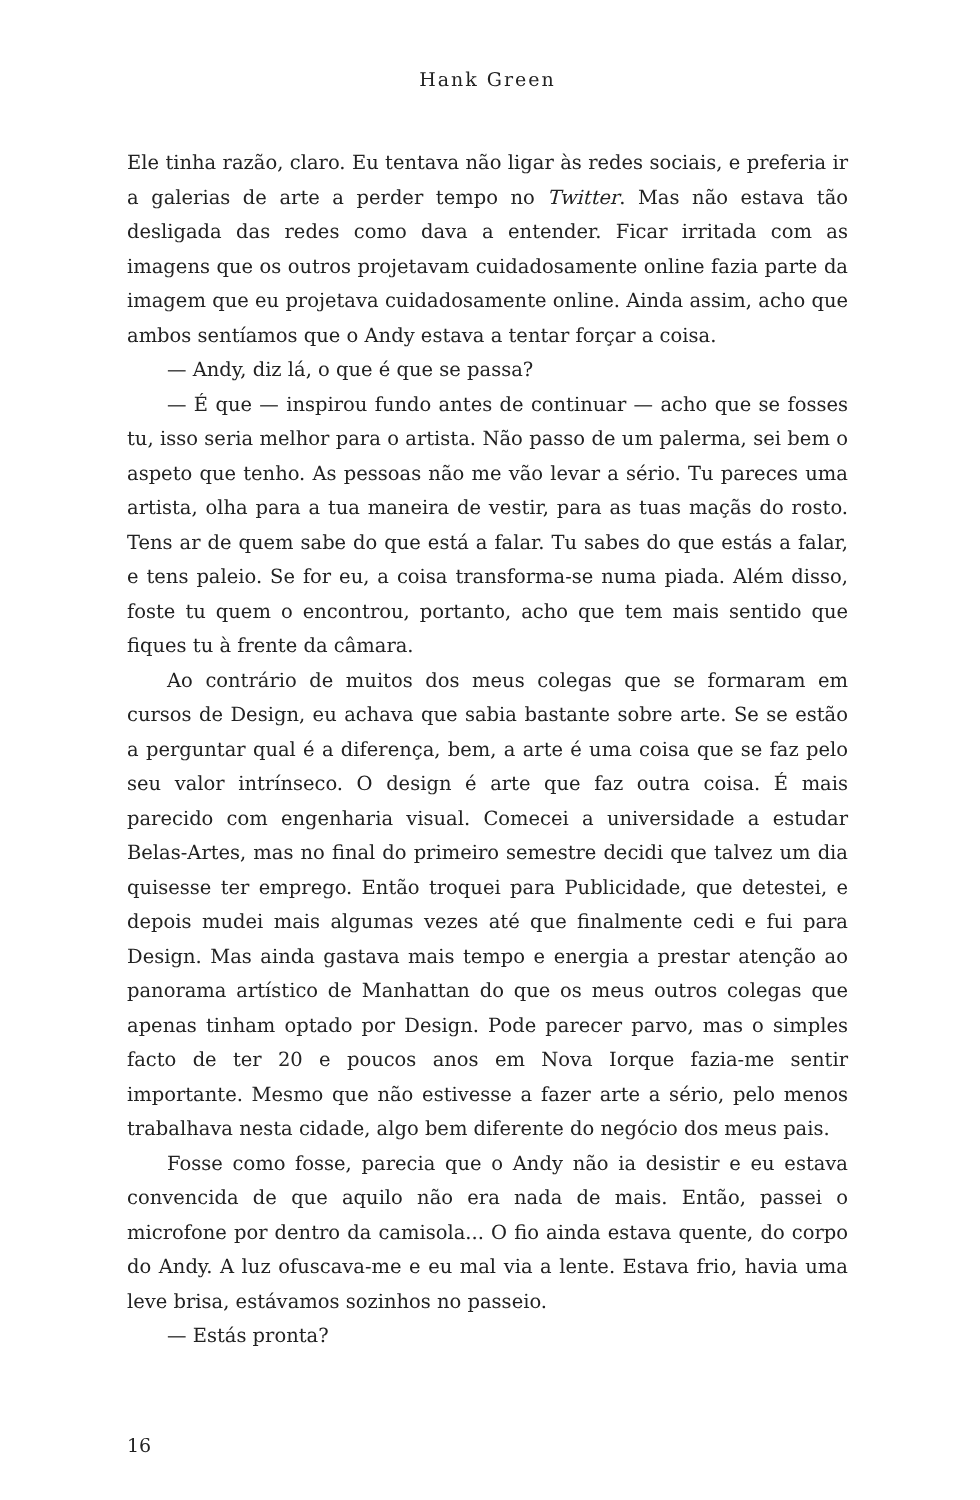Hank Green
Ele tinha razão, claro. Eu tentava não ligar às redes sociais, e preferia ir a galerias de arte a perder tempo no Twitter. Mas não estava tão desligada das redes como dava a entender. Ficar irritada com as imagens que os outros projetavam cuidadosamente online fazia parte da imagem que eu projetava cuidadosamente online. Ainda assim, acho que ambos sentíamos que o Andy estava a tentar forçar a coisa.
— Andy, diz lá, o que é que se passa?
— É que — inspirou fundo antes de continuar — acho que se fosses tu, isso seria melhor para o artista. Não passo de um palerma, sei bem o aspeto que tenho. As pessoas não me vão levar a sério. Tu pareces uma artista, olha para a tua maneira de vestir, para as tuas maçãs do rosto. Tens ar de quem sabe do que está a falar. Tu sabes do que estás a falar, e tens paleio. Se for eu, a coisa transforma-se numa piada. Além disso, foste tu quem o encontrou, portanto, acho que tem mais sentido que fiques tu à frente da câmara.
Ao contrário de muitos dos meus colegas que se formaram em cursos de Design, eu achava que sabia bastante sobre arte. Se se estão a perguntar qual é a diferença, bem, a arte é uma coisa que se faz pelo seu valor intrínseco. O design é arte que faz outra coisa. É mais parecido com engenharia visual. Comecei a universidade a estudar Belas-Artes, mas no final do primeiro semestre decidi que talvez um dia quisesse ter emprego. Então troquei para Publicidade, que detestei, e depois mudei mais algumas vezes até que finalmente cedi e fui para Design. Mas ainda gastava mais tempo e energia a prestar atenção ao panorama artístico de Manhattan do que os meus outros colegas que apenas tinham optado por Design. Pode parecer parvo, mas o simples facto de ter 20 e poucos anos em Nova Iorque fazia-me sentir importante. Mesmo que não estivesse a fazer arte a sério, pelo menos trabalhava nesta cidade, algo bem diferente do negócio dos meus pais.
Fosse como fosse, parecia que o Andy não ia desistir e eu estava convencida de que aquilo não era nada de mais. Então, passei o microfone por dentro da camisola... O fio ainda estava quente, do corpo do Andy. A luz ofuscava-me e eu mal via a lente. Estava frio, havia uma leve brisa, estávamos sozinhos no passeio.
— Estás pronta?
16